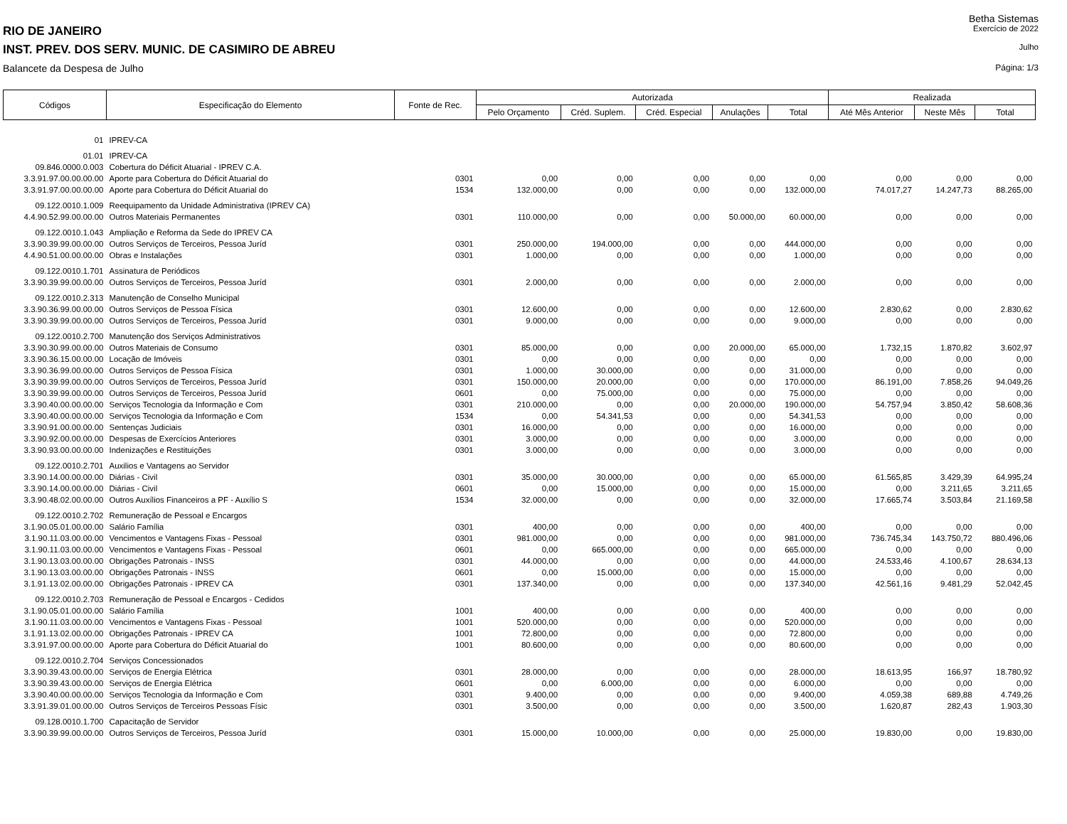Betha Sistemas
RIO DE JANEIRO Exercício de 2022
INST. PREV. DOS SERV. MUNIC. DE CASIMIRO DE ABREU Julho
Balancete da Despesa de Julho Página: 1/3
| Códigos | Especificação do Elemento | Fonte de Rec. | Autorizada | | | | | Realizada | | |
| --- | --- | --- | --- | --- | --- | --- | --- | --- | --- | --- |
| | | | Pelo Orçamento | Créd. Suplem. | Créd. Especial | Anulações | Total | Até Mês Anterior | Neste Mês | Total |
| 01 | IPREV-CA | | | | | | | | | |
| 01.01 | IPREV-CA | | | | | | | | | |
| 09.846.0000.0.003 | Cobertura do Déficit Atuarial - IPREV C.A. | | | | | | | | | |
| 3.3.91.97.00.00.00.00 | Aporte para Cobertura do Déficit Atuarial do | 0301 | 0,00 | 0,00 | 0,00 | 0,00 | 0,00 | 0,00 | 0,00 | 0,00 |
| 3.3.91.97.00.00.00.00 | Aporte para Cobertura do Déficit Atuarial do | 1534 | 132.000,00 | 0,00 | 0,00 | 0,00 | 132.000,00 | 74.017,27 | 14.247,73 | 88.265,00 |
| 09.122.0010.1.009 | Reequipamento da Unidade Administrativa (IPREV CA) | | | | | | | | | |
| 4.4.90.52.99.00.00.00 | Outros Materiais Permanentes | 0301 | 110.000,00 | 0,00 | 0,00 | 50.000,00 | 60.000,00 | 0,00 | 0,00 | 0,00 |
| 09.122.0010.1.043 | Ampliação e Reforma da Sede do IPREV CA | | | | | | | | | |
| 3.3.90.39.99.00.00.00 | Outros Serviços de Terceiros, Pessoa Juríd | 0301 | 250.000,00 | 194.000,00 | 0,00 | 0,00 | 444.000,00 | 0,00 | 0,00 | 0,00 |
| 4.4.90.51.00.00.00.00 | Obras e Instalações | 0301 | 1.000,00 | 0,00 | 0,00 | 0,00 | 1.000,00 | 0,00 | 0,00 | 0,00 |
| 09.122.0010.1.701 | Assinatura de Periódicos | | | | | | | | | |
| 3.3.90.39.99.00.00.00 | Outros Serviços de Terceiros, Pessoa Juríd | 0301 | 2.000,00 | 0,00 | 0,00 | 0,00 | 2.000,00 | 0,00 | 0,00 | 0,00 |
| 09.122.0010.2.313 | Manutenção de Conselho Municipal | | | | | | | | | |
| 3.3.90.36.99.00.00.00 | Outros Serviços de Pessoa Física | 0301 | 12.600,00 | 0,00 | 0,00 | 0,00 | 12.600,00 | 2.830,62 | 0,00 | 2.830,62 |
| 3.3.90.39.99.00.00.00 | Outros Serviços de Terceiros, Pessoa Juríd | 0301 | 9.000,00 | 0,00 | 0,00 | 0,00 | 9.000,00 | 0,00 | 0,00 | 0,00 |
| 09.122.0010.2.700 | Manutenção dos Serviços Administrativos | | | | | | | | | |
| 3.3.90.30.99.00.00.00 | Outros Materiais de Consumo | 0301 | 85.000,00 | 0,00 | 0,00 | 20.000,00 | 65.000,00 | 1.732,15 | 1.870,82 | 3.602,97 |
| 3.3.90.36.15.00.00.00 | Locação de Imóveis | 0301 | 0,00 | 0,00 | 0,00 | 0,00 | 0,00 | 0,00 | 0,00 | 0,00 |
| 3.3.90.36.99.00.00.00 | Outros Serviços de Pessoa Física | 0301 | 1.000,00 | 30.000,00 | 0,00 | 0,00 | 31.000,00 | 0,00 | 0,00 | 0,00 |
| 3.3.90.39.99.00.00.00 | Outros Serviços de Terceiros, Pessoa Juríd | 0301 | 150.000,00 | 20.000,00 | 0,00 | 0,00 | 170.000,00 | 86.191,00 | 7.858,26 | 94.049,26 |
| 3.3.90.39.99.00.00.00 | Outros Serviços de Terceiros, Pessoa Juríd | 0601 | 0,00 | 75.000,00 | 0,00 | 0,00 | 75.000,00 | 0,00 | 0,00 | 0,00 |
| 3.3.90.40.00.00.00.00 | Serviços Tecnologia da Informação e Com | 0301 | 210.000,00 | 0,00 | 0,00 | 20.000,00 | 190.000,00 | 54.757,94 | 3.850,42 | 58.608,36 |
| 3.3.90.40.00.00.00.00 | Serviços Tecnologia da Informação e Com | 1534 | 0,00 | 54.341,53 | 0,00 | 0,00 | 54.341,53 | 0,00 | 0,00 | 0,00 |
| 3.3.90.91.00.00.00.00 | Sentenças Judiciais | 0301 | 16.000,00 | 0,00 | 0,00 | 0,00 | 16.000,00 | 0,00 | 0,00 | 0,00 |
| 3.3.90.92.00.00.00.00 | Despesas de Exercícios Anteriores | 0301 | 3.000,00 | 0,00 | 0,00 | 0,00 | 3.000,00 | 0,00 | 0,00 | 0,00 |
| 3.3.90.93.00.00.00.00 | Indenizações e Restituições | 0301 | 3.000,00 | 0,00 | 0,00 | 0,00 | 3.000,00 | 0,00 | 0,00 | 0,00 |
| 09.122.0010.2.701 | Auxilios e Vantagens ao Servidor | | | | | | | | | |
| 3.3.90.14.00.00.00.00 | Diárias - Civil | 0301 | 35.000,00 | 30.000,00 | 0,00 | 0,00 | 65.000,00 | 61.565,85 | 3.429,39 | 64.995,24 |
| 3.3.90.14.00.00.00.00 | Diárias - Civil | 0601 | 0,00 | 15.000,00 | 0,00 | 0,00 | 15.000,00 | 0,00 | 3.211,65 | 3.211,65 |
| 3.3.90.48.02.00.00.00 | Outros Auxílios Financeiros a PF - Auxílio S | 1534 | 32.000,00 | 0,00 | 0,00 | 0,00 | 32.000,00 | 17.665,74 | 3.503,84 | 21.169,58 |
| 09.122.0010.2.702 | Remuneração de Pessoal e Encargos | | | | | | | | | |
| 3.1.90.05.01.00.00.00 | Salário Família | 0301 | 400,00 | 0,00 | 0,00 | 0,00 | 400,00 | 0,00 | 0,00 | 0,00 |
| 3.1.90.11.03.00.00.00 | Vencimentos e Vantagens Fixas - Pessoal | 0301 | 981.000,00 | 0,00 | 0,00 | 0,00 | 981.000,00 | 736.745,34 | 143.750,72 | 880.496,06 |
| 3.1.90.11.03.00.00.00 | Vencimentos e Vantagens Fixas - Pessoal | 0601 | 0,00 | 665.000,00 | 0,00 | 0,00 | 665.000,00 | 0,00 | 0,00 | 0,00 |
| 3.1.90.13.03.00.00.00 | Obrigações Patronais - INSS | 0301 | 44.000,00 | 0,00 | 0,00 | 0,00 | 44.000,00 | 24.533,46 | 4.100,67 | 28.634,13 |
| 3.1.90.13.03.00.00.00 | Obrigações Patronais - INSS | 0601 | 0,00 | 15.000,00 | 0,00 | 0,00 | 15.000,00 | 0,00 | 0,00 | 0,00 |
| 3.1.91.13.02.00.00.00 | Obrigações Patronais - IPREV CA | 0301 | 137.340,00 | 0,00 | 0,00 | 0,00 | 137.340,00 | 42.561,16 | 9.481,29 | 52.042,45 |
| 09.122.0010.2.703 | Remuneração de Pessoal e Encargos - Cedidos | | | | | | | | | |
| 3.1.90.05.01.00.00.00 | Salário Família | 1001 | 400,00 | 0,00 | 0,00 | 0,00 | 400,00 | 0,00 | 0,00 | 0,00 |
| 3.1.90.11.03.00.00.00 | Vencimentos e Vantagens Fixas - Pessoal | 1001 | 520.000,00 | 0,00 | 0,00 | 0,00 | 520.000,00 | 0,00 | 0,00 | 0,00 |
| 3.1.91.13.02.00.00.00 | Obrigações Patronais - IPREV CA | 1001 | 72.800,00 | 0,00 | 0,00 | 0,00 | 72.800,00 | 0,00 | 0,00 | 0,00 |
| 3.3.91.97.00.00.00.00 | Aporte para Cobertura do Déficit Atuarial do | 1001 | 80.600,00 | 0,00 | 0,00 | 0,00 | 80.600,00 | 0,00 | 0,00 | 0,00 |
| 09.122.0010.2.704 | Serviços Concessionados | | | | | | | | | |
| 3.3.90.39.43.00.00.00 | Serviços de Energia Elétrica | 0301 | 28.000,00 | 0,00 | 0,00 | 0,00 | 28.000,00 | 18.613,95 | 166,97 | 18.780,92 |
| 3.3.90.39.43.00.00.00 | Serviços de Energia Elétrica | 0601 | 0,00 | 6.000,00 | 0,00 | 0,00 | 6.000,00 | 0,00 | 0,00 | 0,00 |
| 3.3.90.40.00.00.00.00 | Serviços Tecnologia da Informação e Com | 0301 | 9.400,00 | 0,00 | 0,00 | 0,00 | 9.400,00 | 4.059,38 | 689,88 | 4.749,26 |
| 3.3.91.39.01.00.00.00 | Outros Serviços de Terceiros Pessoas Físic | 0301 | 3.500,00 | 0,00 | 0,00 | 0,00 | 3.500,00 | 1.620,87 | 282,43 | 1.903,30 |
| 09.128.0010.1.700 | Capacitação de Servidor | | | | | | | | | |
| 3.3.90.39.99.00.00.00 | Outros Serviços de Terceiros, Pessoa Juríd | 0301 | 15.000,00 | 10.000,00 | 0,00 | 0,00 | 25.000,00 | 19.830,00 | 0,00 | 19.830,00 |